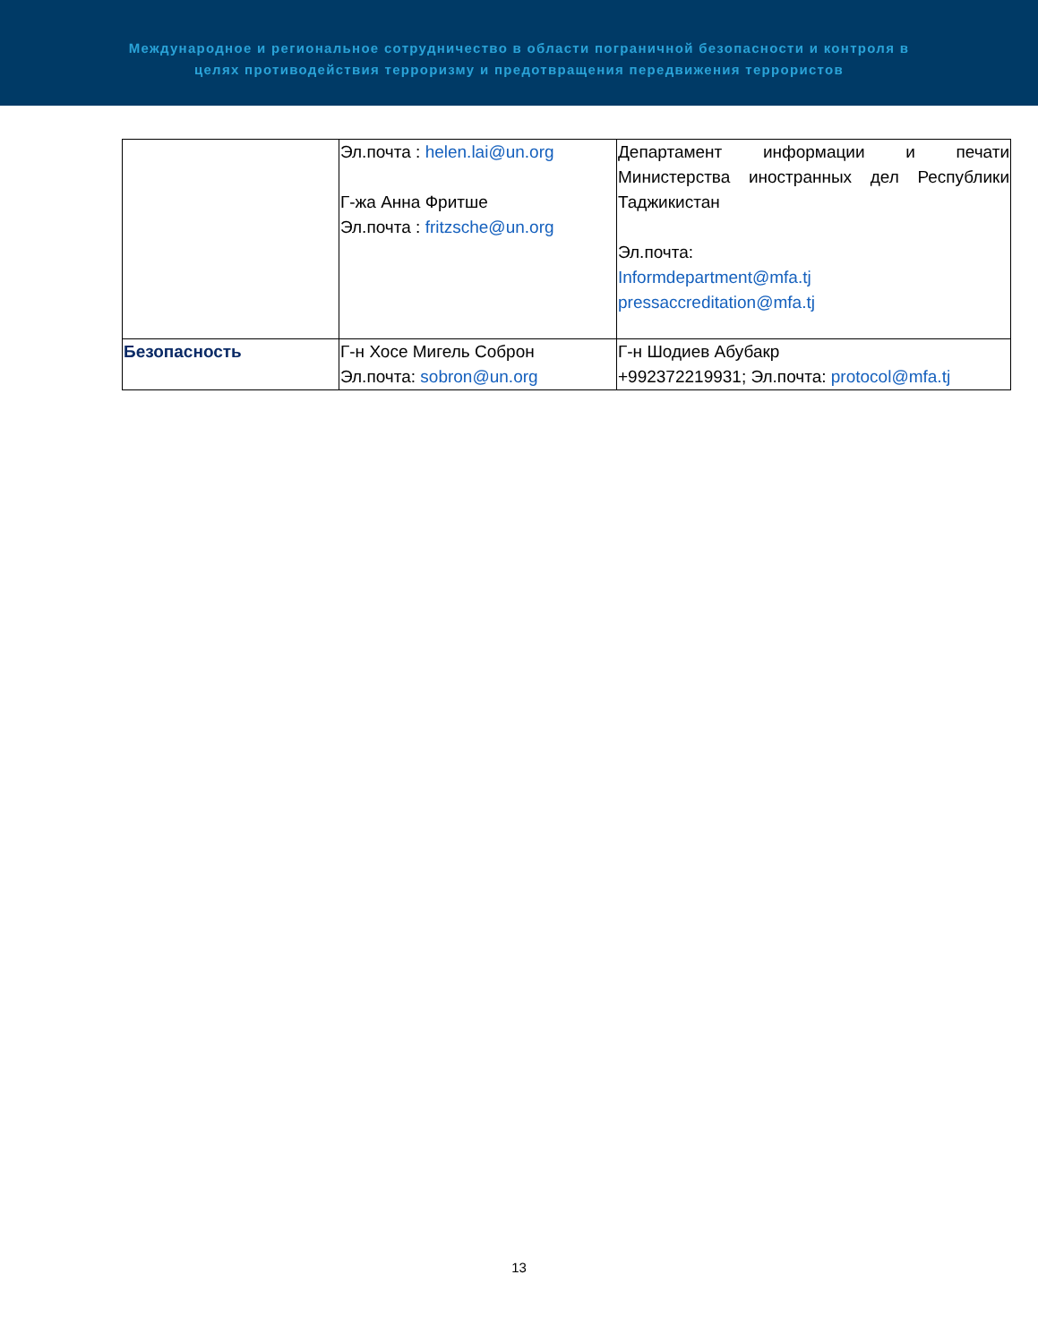Международное и региональное сотрудничество в области пограничной безопасности и контроля в
целях противодействия терроризму и предотвращения передвижения террористов
| | Эл.почта : helen.lai@un.org Г-жа Анна Фритше Эл.почта : fritzsche@un.org | Департамент информации и печати Министерства иностранных дел Республики Таджикистан Эл.почта: Informdepartment@mfa.tj pressaccreditation@mfa.tj |
| Безопасность | Г-н Хосе Мигель Соброн Эл.почта: sobron@un.org | Г-н Шодиев Абубакр +992372219931; Эл.почта: protocol@mfa.tj |
13